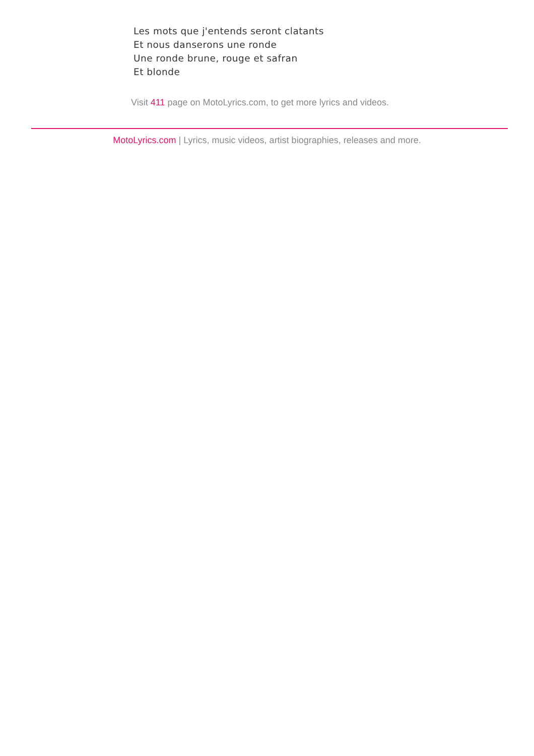Les mots que j'entends seront clatants
Et nous danserons une ronde
Une ronde brune, rouge et safran
Et blonde
Visit 411 page on MotoLyrics.com, to get more lyrics and videos.
MotoLyrics.com | Lyrics, music videos, artist biographies, releases and more.